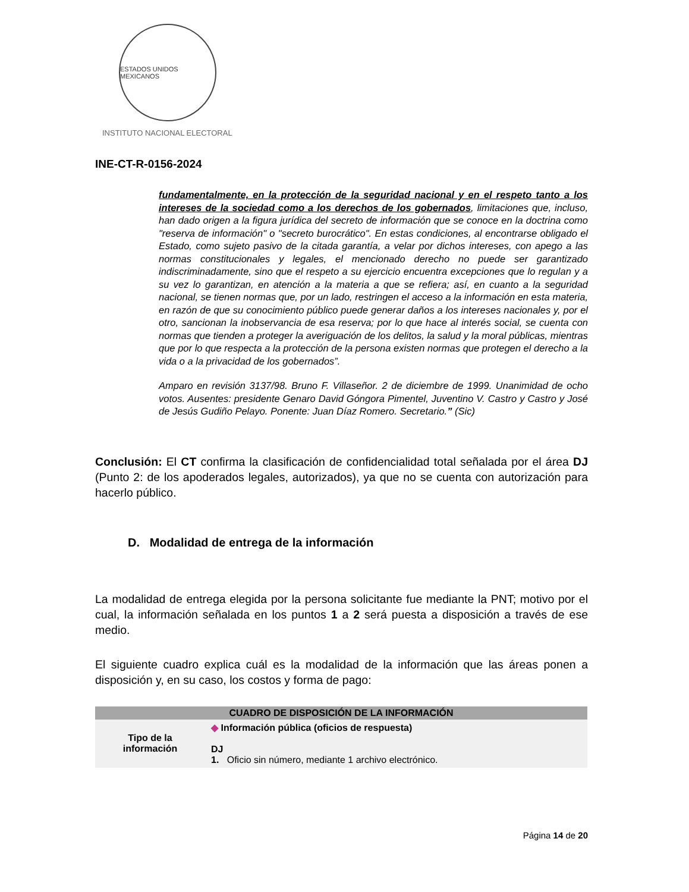ESTADOS UNIDOS MEXICANOS
INSTITUTO NACIONAL ELECTORAL
INE-CT-R-0156-2024
fundamentalmente, en la protección de la seguridad nacional y en el respeto tanto a los intereses de la sociedad como a los derechos de los gobernados, limitaciones que, incluso, han dado origen a la figura jurídica del secreto de información que se conoce en la doctrina como "reserva de información" o "secreto burocrático". En estas condiciones, al encontrarse obligado el Estado, como sujeto pasivo de la citada garantía, a velar por dichos intereses, con apego a las normas constitucionales y legales, el mencionado derecho no puede ser garantizado indiscriminadamente, sino que el respeto a su ejercicio encuentra excepciones que lo regulan y a su vez lo garantizan, en atención a la materia a que se refiera; así, en cuanto a la seguridad nacional, se tienen normas que, por un lado, restringen el acceso a la información en esta materia, en razón de que su conocimiento público puede generar daños a los intereses nacionales y, por el otro, sancionan la inobservancia de esa reserva; por lo que hace al interés social, se cuenta con normas que tienden a proteger la averiguación de los delitos, la salud y la moral públicas, mientras que por lo que respecta a la protección de la persona existen normas que protegen el derecho a la vida o a la privacidad de los gobernados”.
Amparo en revisión 3137/98. Bruno F. Villaseñor. 2 de diciembre de 1999. Unanimidad de ocho votos. Ausentes: presidente Genaro David Góngora Pimentel, Juventino V. Castro y Castro y José de Jesús Gudiño Pelayo. Ponente: Juan Díaz Romero. Secretario.” (Sic)
Conclusión: El CT confirma la clasificación de confidencialidad total señalada por el área DJ (Punto 2: de los apoderados legales, autorizados), ya que no se cuenta con autorización para hacerlo público.
D. Modalidad de entrega de la información
La modalidad de entrega elegida por la persona solicitante fue mediante la PNT; motivo por el cual, la información señalada en los puntos 1 a 2 será puesta a disposición a través de ese medio.
El siguiente cuadro explica cuál es la modalidad de la información que las áreas ponen a disposición y, en su caso, los costos y forma de pago:
| CUADRO DE DISPOSICIÓN DE LA INFORMACIÓN | |
| --- | --- |
| Tipo de la información | ◆ Información pública (oficios de respuesta) DJ 1. Oficio sin número, mediante 1 archivo electrónico. |
Página 14 de 20